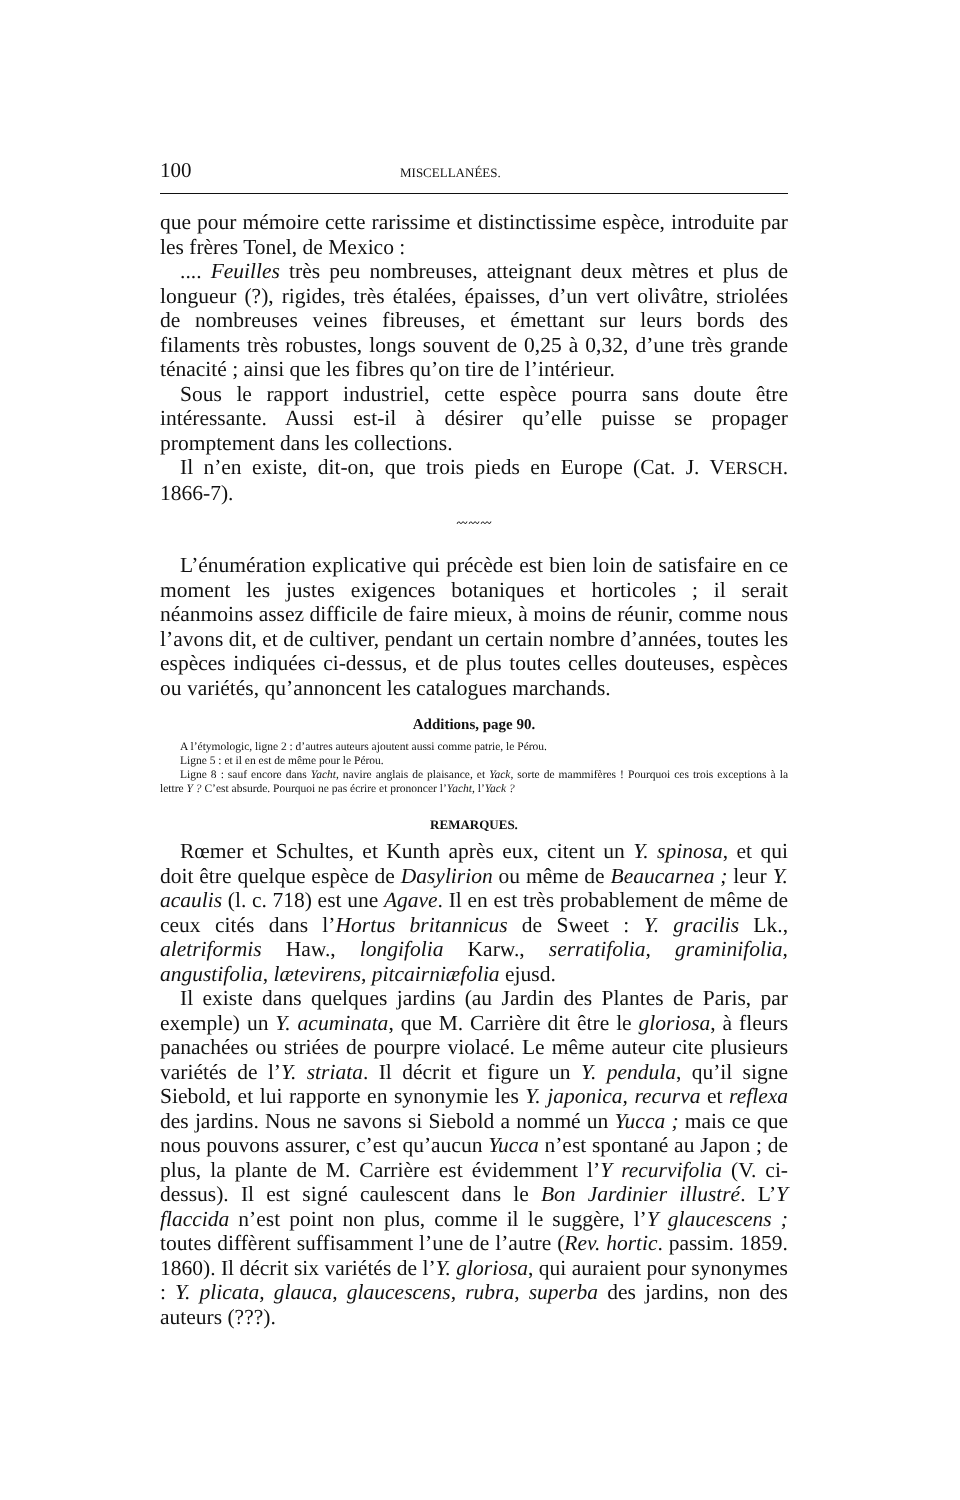100 MISCELLANÉES.
que pour mémoire cette rarissime et distinctissime espèce, introduite par les frères Tonel, de Mexico :
.... Feuilles très peu nombreuses, atteignant deux mètres et plus de longueur (?), rigides, très étalées, épaisses, d’un vert olivâtre, striolées de nombreuses veines fibreuses, et émettant sur leurs bords des filaments très robustes, longs souvent de 0,25 à 0,32, d’une très grande ténacité ; ainsi que les fibres qu’on tire de l’intérieur.
Sous le rapport industriel, cette espèce pourra sans doute être intéressante. Aussi est-il à désirer qu’elle puisse se propager promptement dans les collections.
Il n’en existe, dit-on, que trois pieds en Europe (Cat. J. VERSCH. 1866-7).
〰〰〰
L’énumération explicative qui précède est bien loin de satisfaire en ce moment les justes exigences botaniques et horticoles ; il serait néanmoins assez difficile de faire mieux, à moins de réunir, comme nous l’avons dit, et de cultiver, pendant un certain nombre d’années, toutes les espèces indiquées ci-dessus, et de plus toutes celles douteuses, espèces ou variétés, qu’annoncent les catalogues marchands.
Additions, page 90.
A l’étymologic, ligne 2 : d’autres auteurs ajoutent aussi comme patrie, le Pérou.
Ligne 5 : et il en est de même pour le Pérou.
Ligne 8 : sauf encore dans Yacht, navire anglais de plaisance, et Yack, sorte de mammifères ! Pourquoi ces trois exceptions à la lettre Y ? C’est absurde. Pourquoi ne pas écrire et prononcer l’Yacht, l’Yack ?
REMARQUES.
Rœmer et Schultes, et Kunth après eux, citent un Y. spinosa, et qui doit être quelque espèce de Dasylirion ou même de Beaucarnea ; leur Y. acaulis (l. c. 718) est une Agave. Il en est très probablement de même de ceux cités dans l’Hortus britannicus de Sweet : Y. gracilis Lk., aletriformis Haw., longifolia Karw., serratifolia, graminifolia, angustifolia, lætevirens, pitcairniæfolia ejusd.
Il existe dans quelques jardins (au Jardin des Plantes de Paris, par exemple) un Y. acuminata, que M. Carrière dit être le gloriosa, à fleurs panachées ou striées de pourpre violacé. Le même auteur cite plusieurs variétés de l’Y. striata. Il décrit et figure un Y. pendula, qu’il signe Siebold, et lui rapporte en synonymie les Y. japonica, recurva et reflexa des jardins. Nous ne savons si Siebold a nommé un Yucca ; mais ce que nous pouvons assurer, c’est qu’aucun Yucca n’est spontané au Japon ; de plus, la plante de M. Carrière est évidemment l’Y recurvifolia (V. ci-dessus). Il est signé caulescent dans le Bon Jardinier illustré. L’Y flaccida n’est point non plus, comme il le suggère, l’Y glaucescens ; toutes diffèrent suffisamment l’une de l’autre (Rev. hortic. passim. 1859. 1860). Il décrit six variétés de l’Y. gloriosa, qui auraient pour synonymes : Y. plicata, glauca, glaucescens, rubra, superba des jardins, non des auteurs (???).